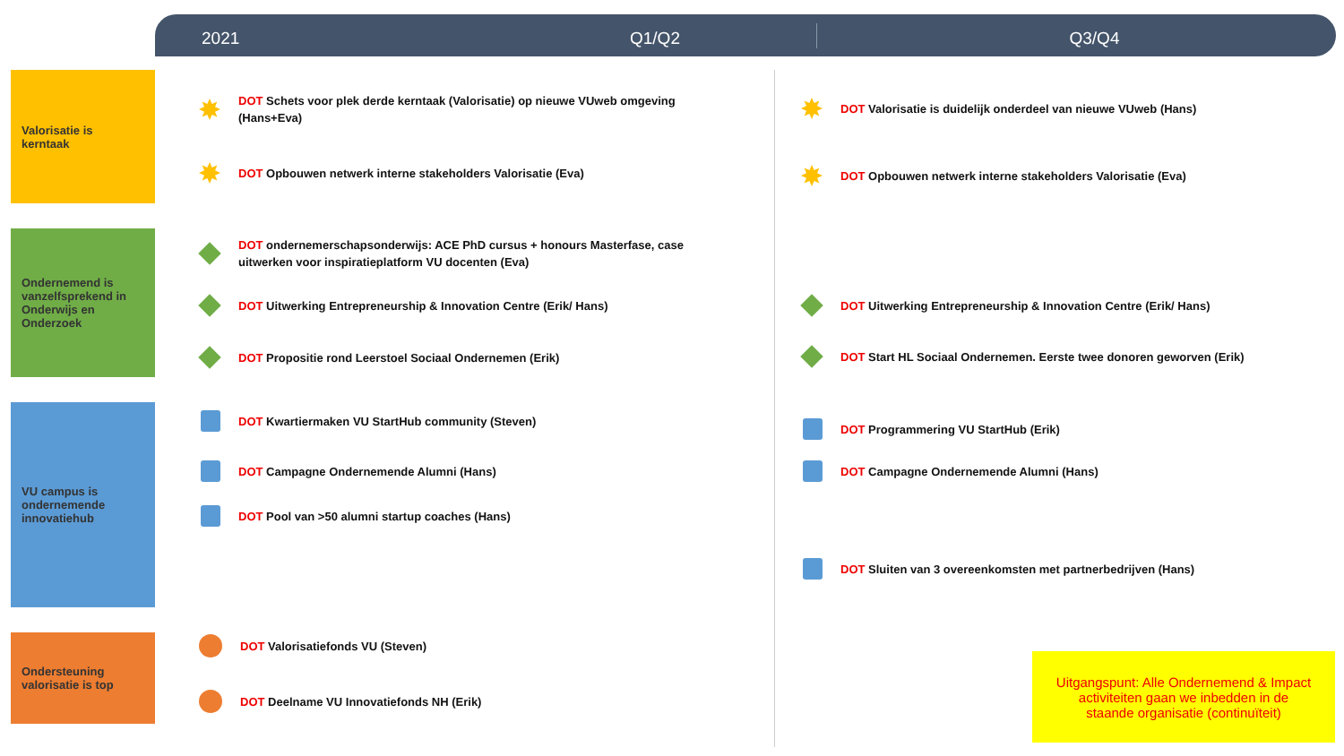2021 Q1/Q2 Q3/Q4
Valorisatie is
kerntaak
Ondernemend is vanzelfsprekend in Onderwijs en Onderzoek
VU campus is ondernemende innovatiehub
Ondersteuning valorisatie is top
DOT Schets voor plek derde kerntaak (Valorisatie) op nieuwe VUweb omgeving (Hans+Eva)
DOT Opbouwen netwerk interne stakeholders Valorisatie (Eva)
DOT ondernemerschapsonderwijs: ACE PhD cursus + honours Masterfase, case uitwerken voor inspiratieplatform VU docenten (Eva)
DOT Uitwerking Entrepreneurship & Innovation Centre (Erik/ Hans)
DOT Propositie rond Leerstoel Sociaal Ondernemen (Erik)
DOT Kwartiermaken VU StartHub community (Steven)
DOT Campagne Ondernemende Alumni (Hans)
DOT Pool van >50 alumni startup coaches (Hans)
DOT Valorisatiefonds VU (Steven)
DOT Deelname VU Innovatiefonds NH (Erik)
DOT Valorisatie is duidelijk onderdeel van nieuwe VUweb (Hans)
DOT Opbouwen netwerk interne stakeholders Valorisatie (Eva)
DOT Uitwerking Entrepreneurship & Innovation Centre (Erik/ Hans)
DOT Start HL Sociaal Ondernemen. Eerste twee donoren geworven (Erik)
DOT Programmering VU StartHub (Erik)
DOT Campagne Ondernemende Alumni (Hans)
DOT Sluiten van 3 overeenkomsten met partnerbedrijven (Hans)
Uitgangspunt: Alle Ondernemend & Impact
activiteiten gaan we inbedden in de
staande organisatie (continuïteit)